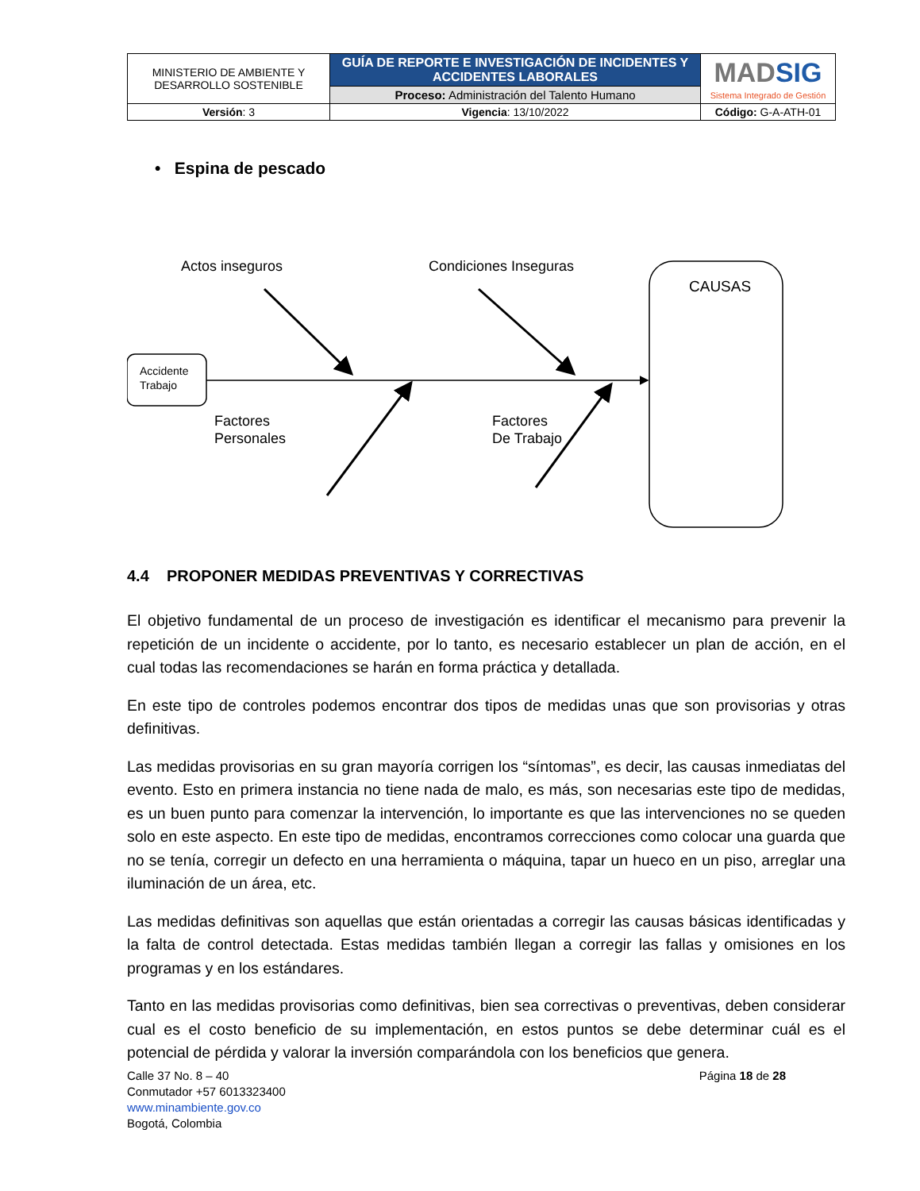| MINISTERIO DE AMBIENTE Y DESARROLLO SOSTENIBLE | GUÍA DE REPORTE E INVESTIGACIÓN DE INCIDENTES Y ACCIDENTES LABORALES | MAD SIG Sistema Integrado de Gestión |
| | Proceso: Administración del Talento Humano | |
| Versión : 3 | Vigencia : 13/10/2022 | Código: G-A-ATH-01 |
• Espina de pescado
Actos inseguros
Condiciones Inseguras
CAUSAS
Accidente
Trabajo
Factores
Personales
Factores
De Trabajo
4.4 PROPONER MEDIDAS PREVENTIVAS Y CORRECTIVAS
El objetivo fundamental de un proceso de investigación es identificar el mecanismo para prevenir la repetición de un incidente o accidente, por lo tanto, es necesario establecer un plan de acción, en el cual todas las recomendaciones se harán en forma práctica y detallada.
En este tipo de controles podemos encontrar dos tipos de medidas unas que son provisorias y otras definitivas.
Las medidas provisorias en su gran mayoría corrigen los “síntomas”, es decir, las causas inmediatas del evento. Esto en primera instancia no tiene nada de malo, es más, son necesarias este tipo de medidas, es un buen punto para comenzar la intervención, lo importante es que las intervenciones no se queden solo en este aspecto. En este tipo de medidas, encontramos correcciones como colocar una guarda que no se tenía, corregir un defecto en una herramienta o máquina, tapar un hueco en un piso, arreglar una iluminación de un área, etc.
Las medidas definitivas son aquellas que están orientadas a corregir las causas básicas identificadas y la falta de control detectada. Estas medidas también llegan a corregir las fallas y omisiones en los programas y en los estándares.
Tanto en las medidas provisorias como definitivas, bien sea correctivas o preventivas, deben considerar cual es el costo beneficio de su implementación, en estos puntos se debe determinar cuál es el potencial de pérdida y valorar la inversión comparándola con los beneficios que genera.
Calle 37 No. 8 – 40
Conmutador +57 6013323400
www.minambiente.gov.co
Bogotá, Colombia
Página 18 de 28